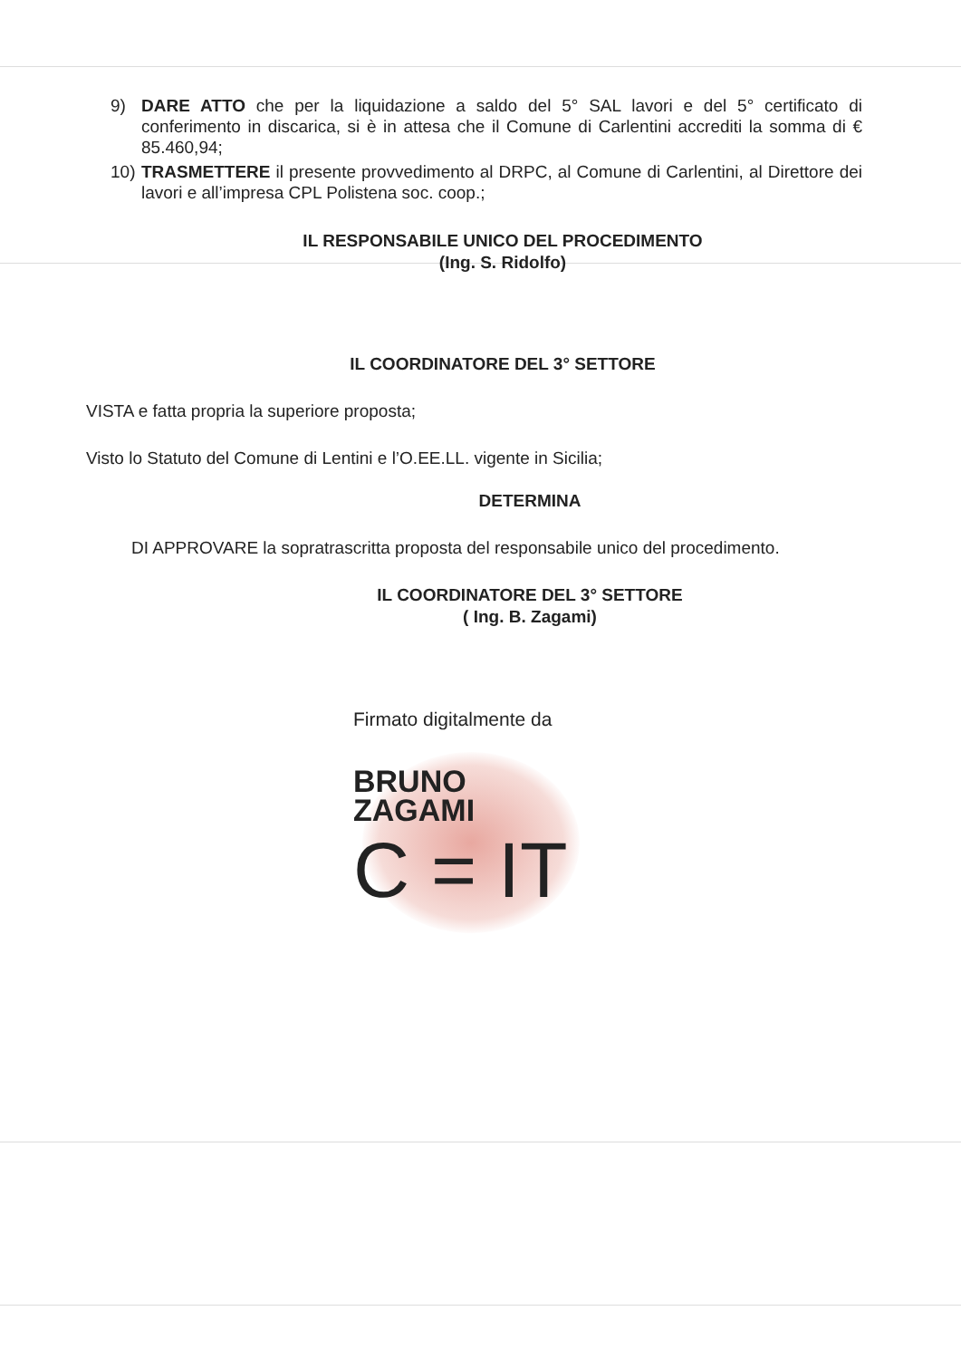9) DARE ATTO che per la liquidazione a saldo del 5° SAL lavori e del 5° certificato di conferimento in discarica, si è in attesa che il Comune di Carlentini accrediti la somma di € 85.460,94;
10) TRASMETTERE il presente provvedimento al DRPC, al Comune di Carlentini, al Direttore dei lavori e all’impresa CPL Polistena soc. coop.;
IL RESPONSABILE UNICO DEL PROCEDIMENTO
(Ing. S. Ridolfo)
IL COORDINATORE DEL 3° SETTORE
VISTA e fatta propria la superiore proposta;
Visto lo Statuto del Comune di Lentini e l’O.EE.LL. vigente in Sicilia;
DETERMINA
DI APPROVARE la sopratrascritta proposta del responsabile unico del procedimento.
IL COORDINATORE DEL 3° SETTORE
( Ing. B. Zagami)
Firmato digitalmente da
BRUNO
ZAGAMI
C = IT